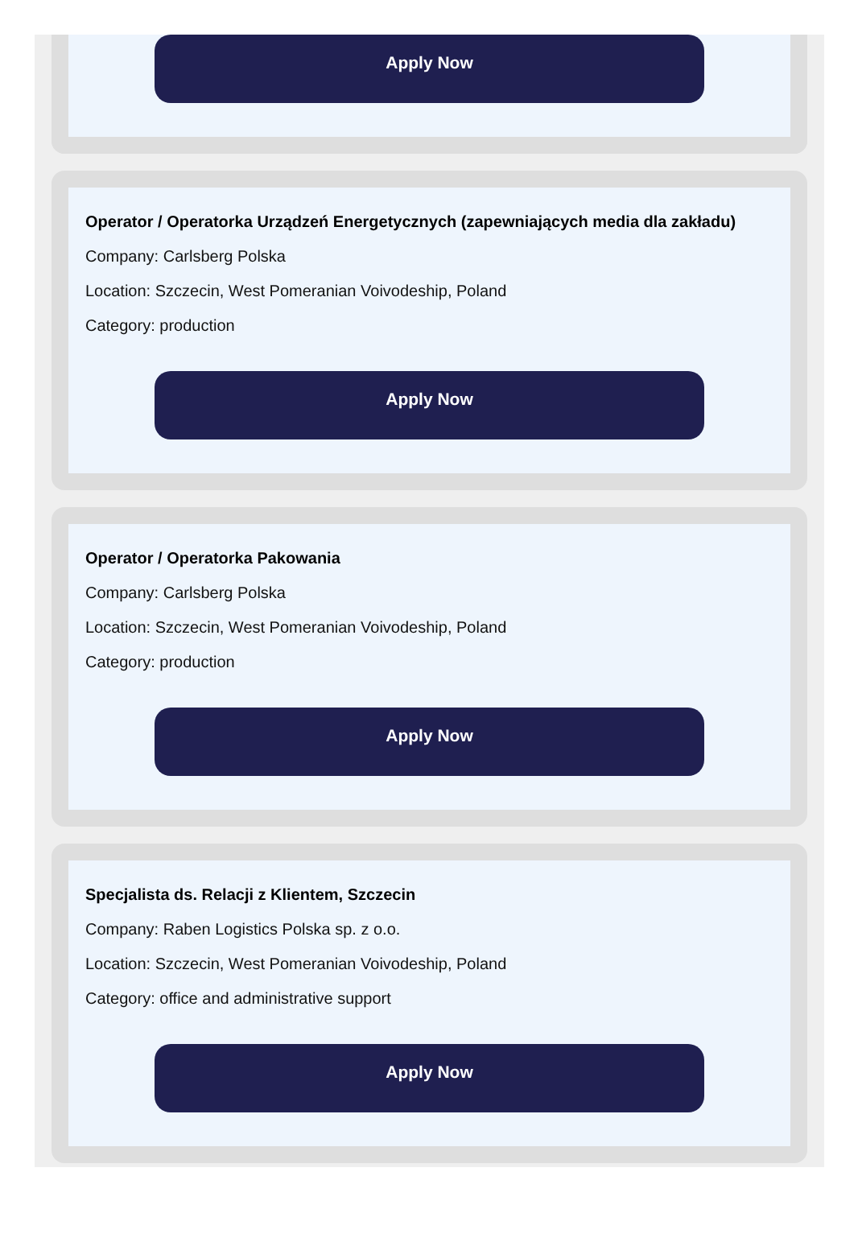Apply Now
Operator / Operatorka Urządzeń Energetycznych (zapewniających media dla zakładu)
Company: Carlsberg Polska
Location: Szczecin, West Pomeranian Voivodeship, Poland
Category: production
Apply Now
Operator / Operatorka Pakowania
Company: Carlsberg Polska
Location: Szczecin, West Pomeranian Voivodeship, Poland
Category: production
Apply Now
Specjalista ds. Relacji z Klientem, Szczecin
Company: Raben Logistics Polska sp. z o.o.
Location: Szczecin, West Pomeranian Voivodeship, Poland
Category: office and administrative support
Apply Now